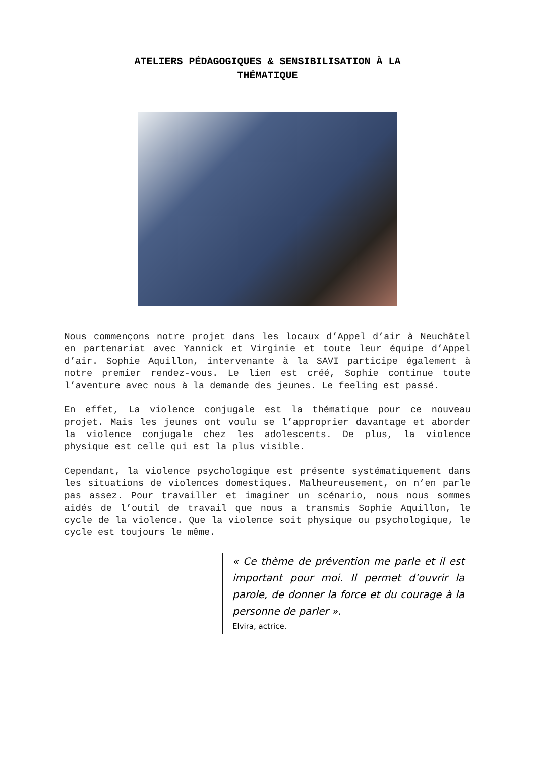ATELIERS PÉDAGOGIQUES & SENSIBILISATION À LA
THÉMATIQUE
Nous commençons notre projet dans les locaux d’Appel d’air à Neuchâtel en partenariat avec Yannick et Virginie et toute leur équipe d’Appel d’air. Sophie Aquillon, intervenante à la SAVI participe également à notre premier rendez-vous. Le lien est créé, Sophie continue toute l’aventure avec nous à la demande des jeunes. Le feeling est passé.
En effet, La violence conjugale est la thématique pour ce nouveau projet. Mais les jeunes ont voulu se l’approprier davantage et aborder la violence conjugale chez les adolescents. De plus, la violence physique est celle qui est la plus visible.
Cependant, la violence psychologique est présente systématiquement dans les situations de violences domestiques. Malheureusement, on n’en parle pas assez. Pour travailler et imaginer un scénario, nous nous sommes aidés de l’outil de travail que nous a transmis Sophie Aquillon, le cycle de la violence. Que la violence soit physique ou psychologique, le cycle est toujours le même.
« Ce thème de prévention me parle et il est important pour moi. Il permet d’ouvrir la parole, de donner la force et du courage à la personne de parler ».
Elvira, actrice.